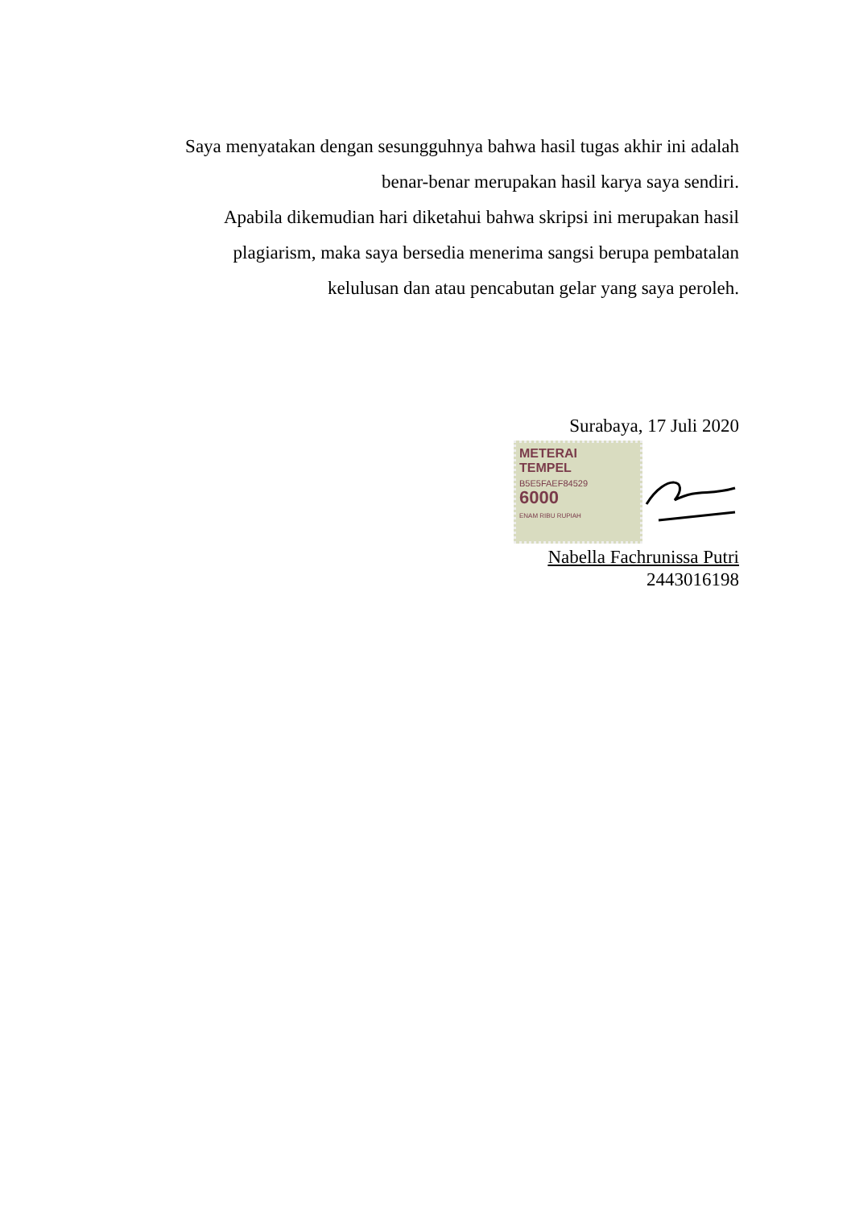Saya menyatakan dengan sesungguhnya bahwa hasil tugas akhir ini adalah
benar-benar merupakan hasil karya saya sendiri.
Apabila dikemudian hari diketahui bahwa skripsi ini merupakan hasil
plagiarism, maka saya bersedia menerima sangsi berupa pembatalan
kelulusan dan atau pencabutan gelar yang saya peroleh.
Surabaya, 17 Juli 2020
METERAI
TEMPEL
B5E5FAEF84529
6000
ENAM RIBU RUPIAH
Nabella Fachrunissa Putri
2443016198